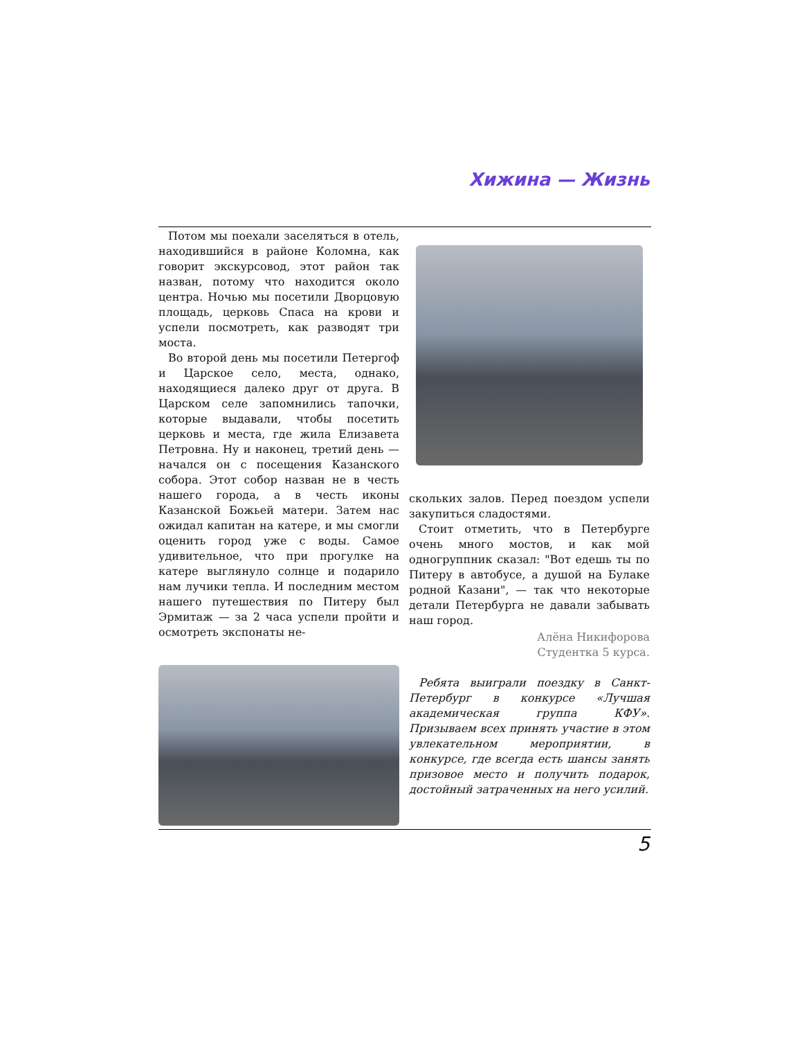Хижина — Жизнь
Потом мы поехали заселяться в отель, находившийся в районе Коломна, как говорит экскурсовод, этот район так назван, потому что находится около центра. Ночью мы посетили Дворцовую площадь, церковь Спаса на крови и успели посмотреть, как разводят три моста.
Во второй день мы посетили Петергоф и Царское село, места, однако, находящиеся далеко друг от друга. В Царском селе запомнились тапочки, которые выдавали, чтобы посетить церковь и места, где жила Елизавета Петровна. Ну и наконец, третий день — начался он с посещения Казанского собора. Этот собор назван не в честь нашего города, а в честь иконы Казанской Божьей матери. Затем нас ожидал капитан на катере, и мы смогли оценить город уже с воды. Самое удивительное, что при прогулке на катере выглянуло солнце и подарило нам лучики тепла. И последним местом нашего путешествия по Питеру был Эрмитаж — за 2 часа успели пройти и осмотреть экспонаты не-
скольких залов. Перед поездом успели закупиться сладостями.
Стоит отметить, что в Петербурге очень много мостов, и как мой одногруппник сказал: "Вот едешь ты по Питеру в автобусе, а душой на Булаке родной Казани", — так что некоторые детали Петербурга не давали забывать наш город.
Алёна Никифорова
Студентка 5 курса.
Ребята выиграли поездку в Санкт-Петербург в конкурсе «Лучшая академическая группа КФУ». Призываем всех принять участие в этом увлекательном мероприятии, в конкурсе, где всегда есть шансы занять призовое место и получить подарок, достойный затраченных на него усилий.
5